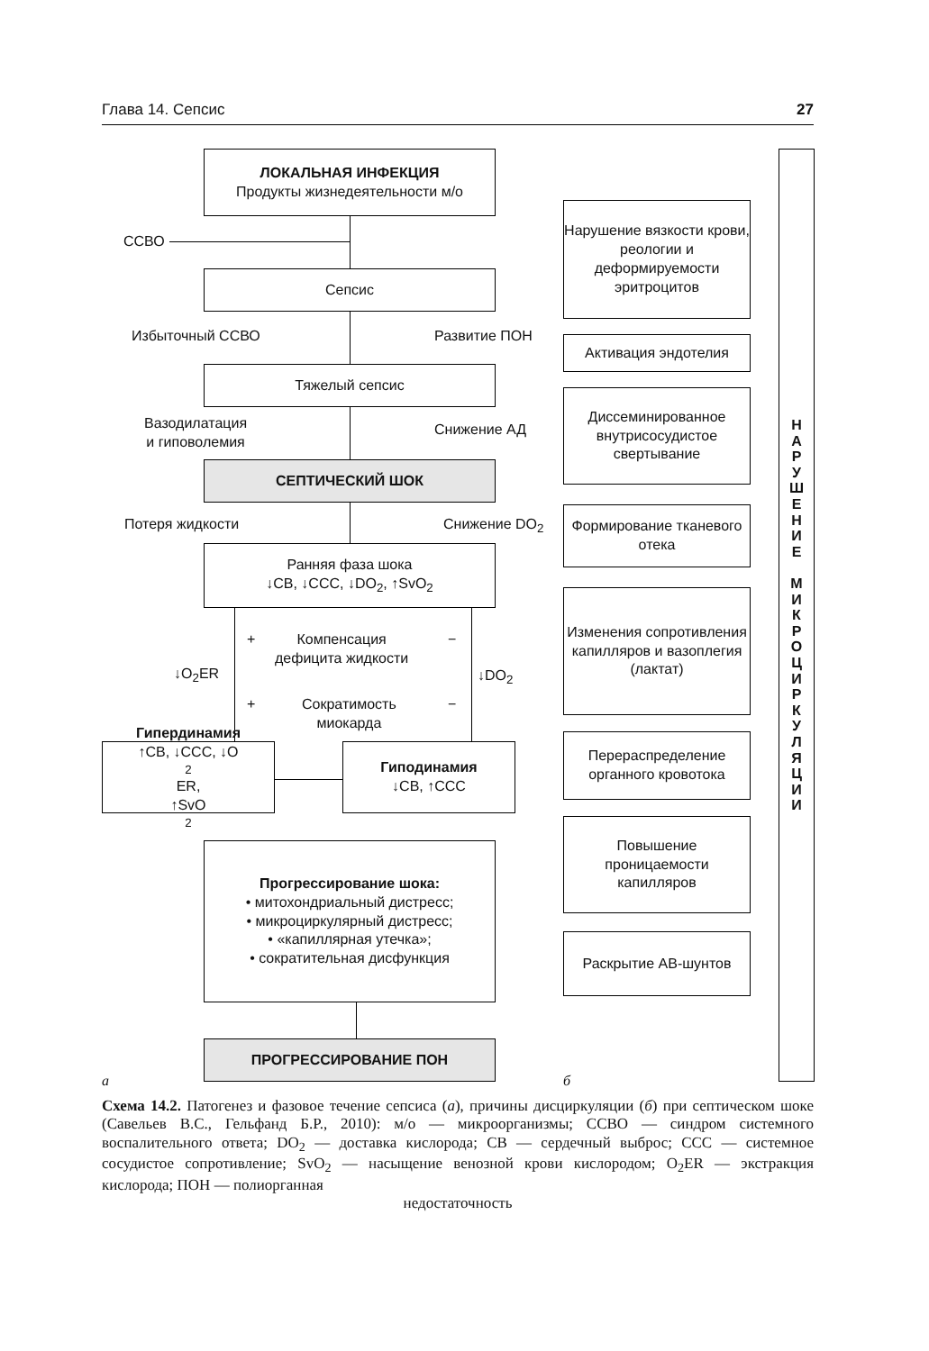Глава 14. Сепсис 27
ЛОКАЛЬНАЯ ИНФЕКЦИЯ
Продукты жизнедеятельности м/о
ССВО
Сепсис
Избыточный ССВО Развитие ПОН
Тяжелый сепсис
Вазодилатация
и гиповолемия
Снижение АД
СЕПТИЧЕСКИЙ ШОК
Потеря жидкости Снижение DO<sub>2</sub>
Ранняя фаза шока
↓СВ, ↓ССС, ↓DO<sub>2</sub>, ↑SvO<sub>2</sub>
+ −
Компенсация
дефицита жидкости
↓O<sub>2</sub>ER ↓DO<sub>2</sub>
+ −
Сократимость
миокарда
Гипердинамия
↑СВ, ↓ССС, ↓O<sub>2</sub>ER,
↑SvO<sub>2</sub>
Гиподинамия
↓СВ, ↑ССС
Прогрессирование шока:
• митохондриальный дистресс;
• микроциркулярный дистресс;
• «капиллярная утечка»;
• сократительная дисфункция
ПРОГРЕССИРОВАНИЕ ПОН
Нарушение вязкости крови, реологии и деформируемости эритроцитов
Активация эндотелия
Диссеминированное внутрисосудистое свертывание
Формирование тканевого отека
Изменения сопротивления капилляров и вазоплегия (лактат)
Перераспределение органного кровотока
Повышение проницаемости капилляров
Раскрытие АВ-шунтов
Н
А
Р
У
Ш
Е
Н
И
Е
М
И
К
Р
О
Ц
И
Р
К
У
Л
Я
Ц
И
И
а б
Схема 14.2. Патогенез и фазовое течение сепсиса (а), причины дисциркуляции (б) при септическом шоке (Савельев В.С., Гельфанд Б.Р., 2010): м/о — микроорганизмы; ССВО — синдром системного воспалительного ответа; DO<sub>2</sub> — доставка кислорода; СВ — сердечный выброс; ССС — системное сосудистое сопротивление; SvO<sub>2</sub> — насыщение венозной крови кислородом; O<sub>2</sub>ER — экстракция кислорода; ПОН — полиорганная
недостаточность